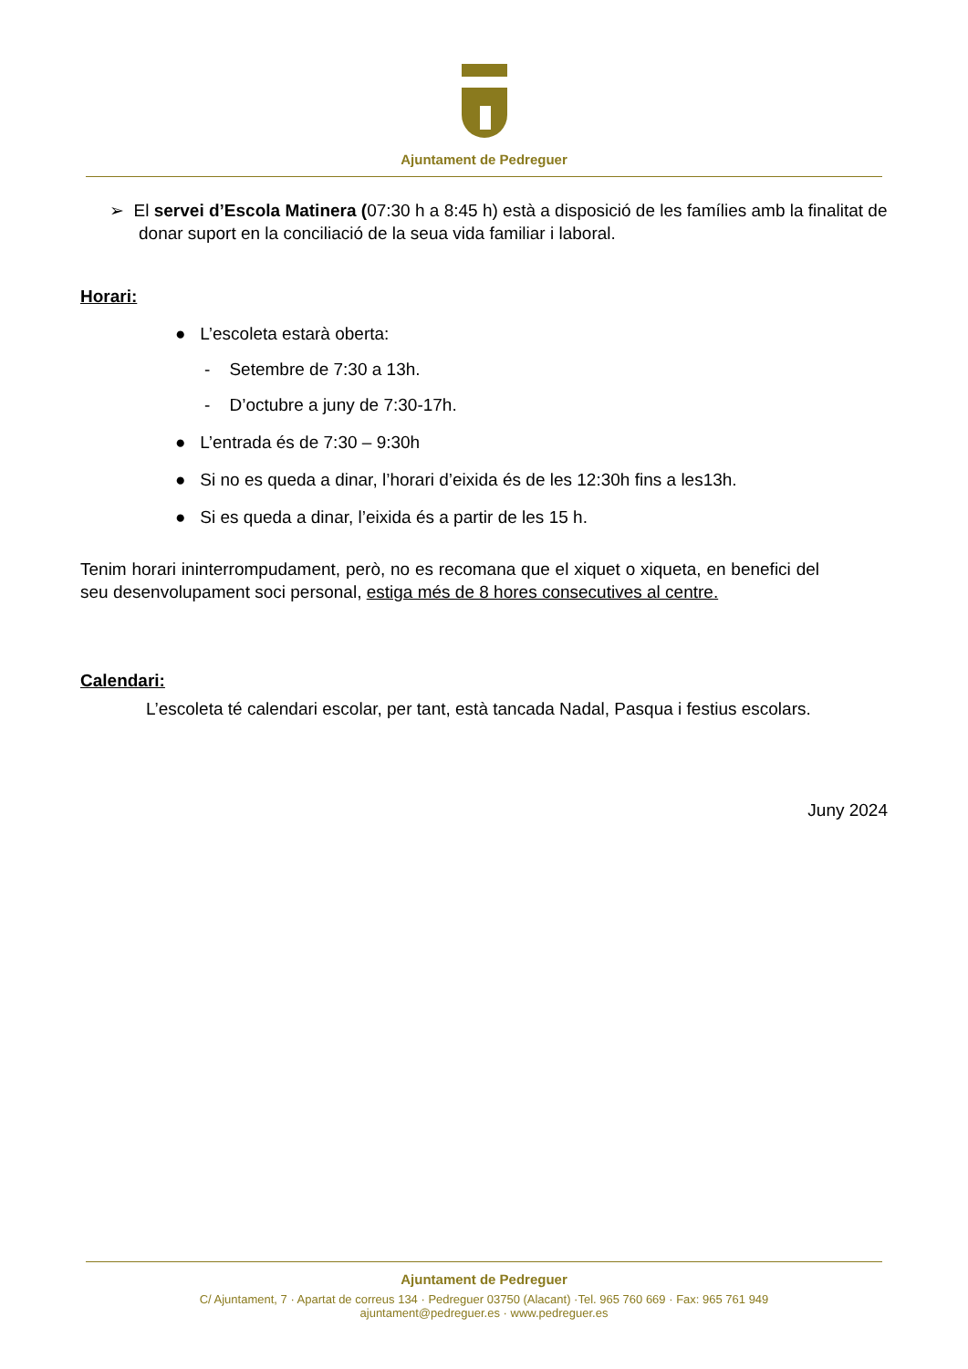Ajuntament de Pedreguer
➢ El servei d’Escola Matinera (07:30 h a 8:45 h) està a disposició de les famílies amb la finalitat de donar suport en la conciliació de la seua vida familiar i laboral.
Horari:
● L’escoleta estarà oberta:
- Setembre de 7:30 a 13h.
- D’octubre a juny de 7:30-17h.
● L’entrada és de 7:30 – 9:30h
● Si no es queda a dinar, l’horari d’eixida és de les 12:30h fins a les13h.
● Si es queda a dinar, l’eixida és a partir de les 15 h.
Tenim horari ininterrompudament, però, no es recomana que el xiquet o xiqueta, en benefici del seu desenvolupament soci personal, estiga més de 8 hores consecutives al centre.
Calendari:
L’escoleta té calendari escolar, per tant, està tancada Nadal, Pasqua i festius escolars.
Juny 2024
Ajuntament de Pedreguer
C/ Ajuntament, 7 · Apartat de correus 134 · Pedreguer 03750 (Alacant) ·Tel. 965 760 669 · Fax: 965 761 949
ajuntament@pedreguer.es · www.pedreguer.es